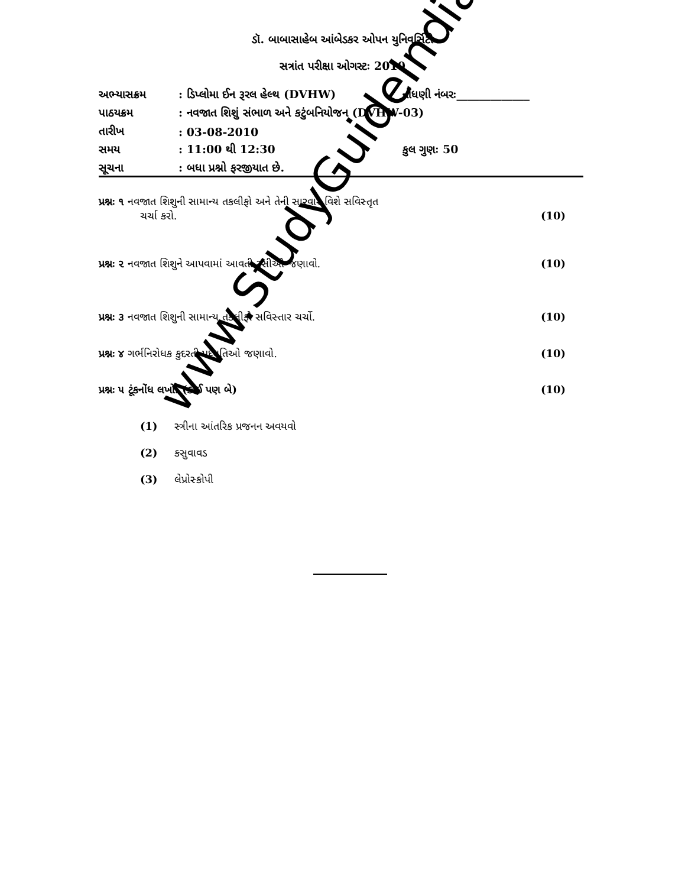ડૉ. બાબાસાહેબ આંબેડકર ઓપન યુનિવર્સિટી
સત્રાંત પરીક્ષા ઓગસ્ટઃ 2010
| અભ્યાસક્રમ | : ડિપ્લોમા ઈન રૂરલ હેલ્થ (DVHW) | નોંધણી નંબરઃ_____________ |
| પાઠયક્રમ | : નવજાત શિશું સંભાળ અને કટુંબનિયોજન (DVHW-03) | |
| તારીખ | : 03-08-2010 | |
| સમય | : 11:00 થી 12:30 | કુલ ગુણઃ 50 |
| સૂચના | : બધા પ્રશ્નો ફરજીયાત છે. | |
પ્રશ્નઃ ૧ નવજાત શિશુની સામાન્ય તકલીફો અને તેની સારવાર વિશે સવિસ્તૃત
ચર્ચા કરો. (10)
પ્રશ્નઃ ૨ નવજાત શિશુને આપવામાં આવતી રસીઓ જણાવો. (10)
પ્રશ્નઃ ૩ નવજાત શિશુની સામાન્ય તકલીફો સવિસ્તાર ચર્ચો. (10)
પ્રશ્નઃ ૪ ગર્ભનિરોધક કુદરતી પધ્ધતિઓ જણાવો. (10)
પ્રશ્નઃ ૫ ટૂંકનોંધ લખો. (કોઈ પણ બે) (10)
(1) સ્ત્રીના આંતરિક પ્રજનન અવયવો
(2) કસુવાવડ
(3) લેપ્રોસ્કોપી
www.StudyGuideIndia.com